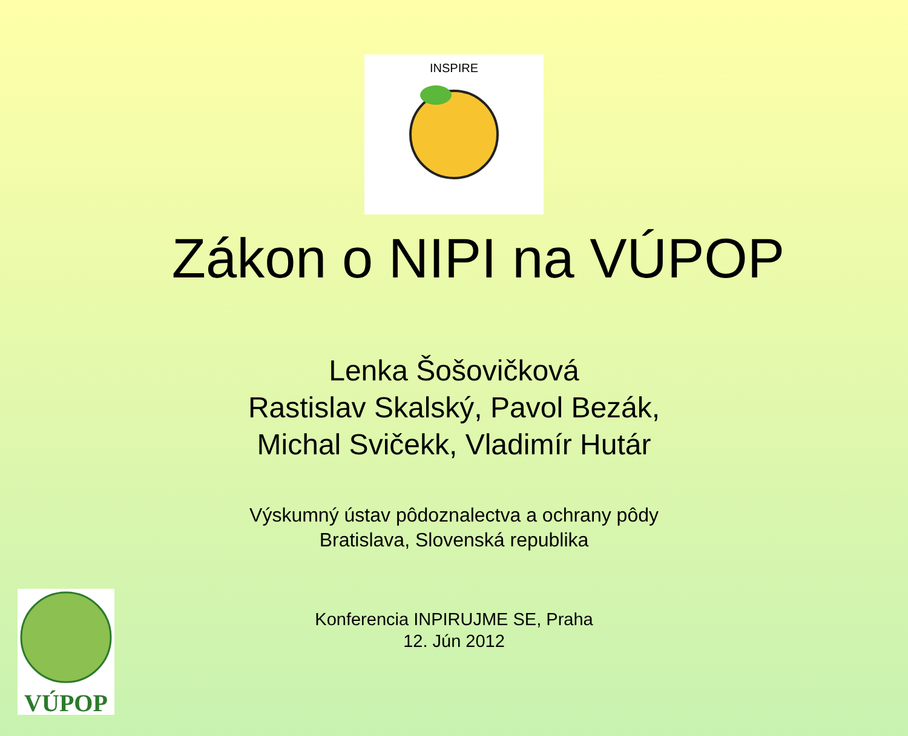INSPIRE
Zákon o NIPI na VÚPOP
Lenka Šošovičková
Rastislav Skalský, Pavol Bezák,
Michal Svičekk, Vladimír Hutár
Výskumný ústav pôdoznalectva a ochrany pôdy
Bratislava, Slovenská republika
Konferencia INPIRUJME SE, Praha
12. Jún 2012
VÚPOP